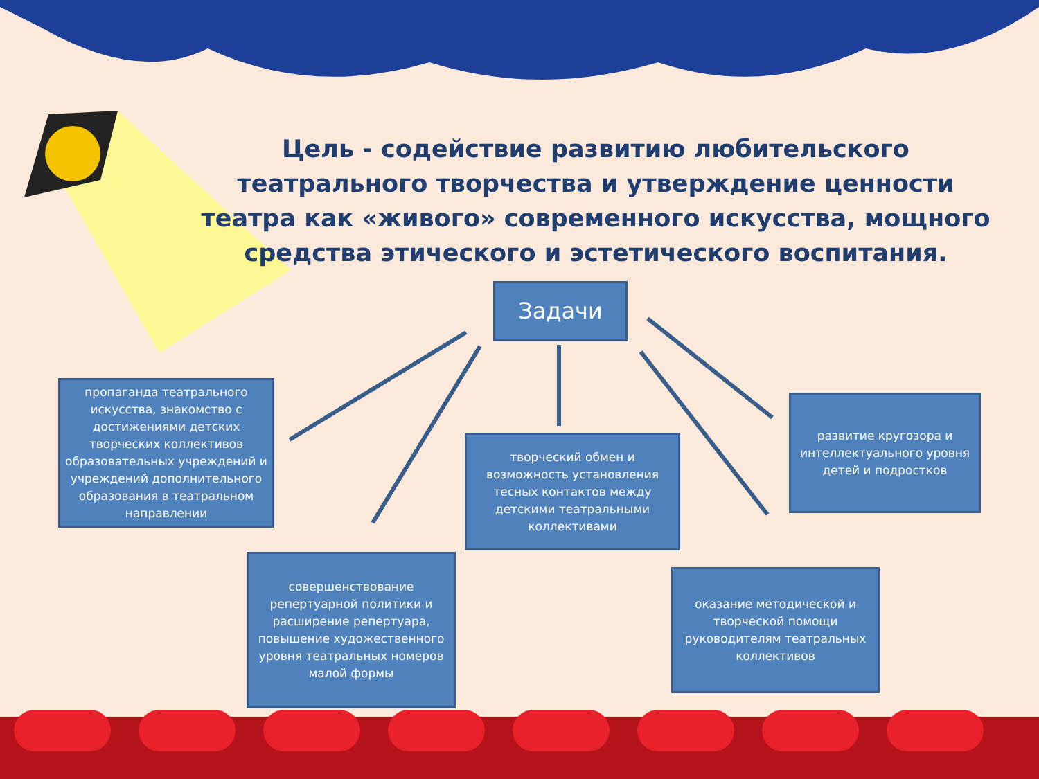Цель - содействие развитию любительского театрального творчества и утверждение ценности театра как «живого» современного искусства, мощного средства этического и эстетического воспитания.
Задачи
пропаганда театрального искусства, знакомство с достижениями детских творческих коллективов образовательных учреждений и учреждений дополнительного образования в театральном направлении
творческий обмен и возможность установления тесных контактов между детскими театральными коллективами
развитие кругозора и интеллектуального уровня детей и подростков
совершенствование репертуарной политики и расширение репертуара, повышение художественного уровня театральных номеров малой формы
оказание методической и творческой помощи руководителям театральных коллективов